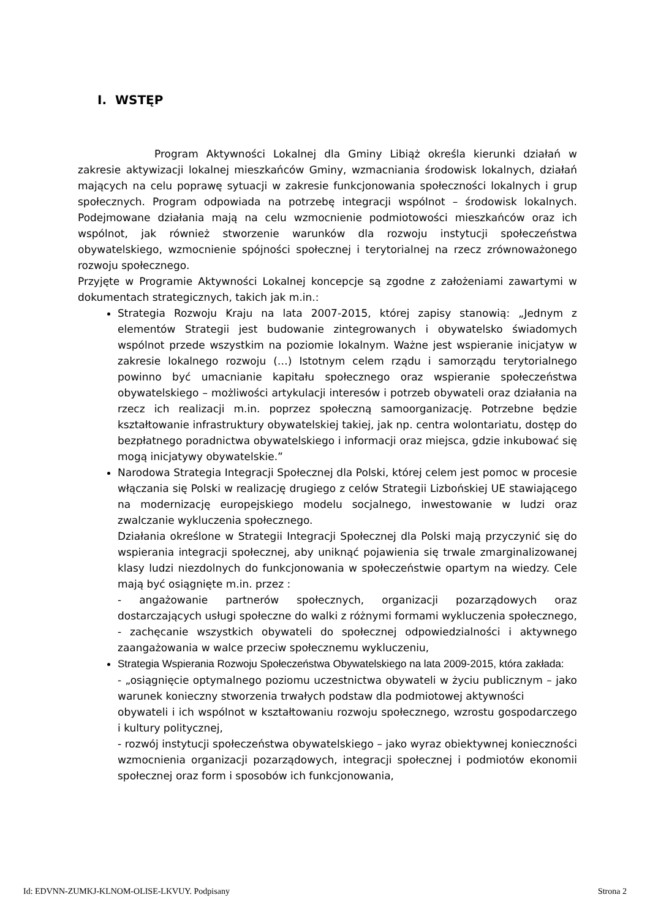I. WSTĘP
Program Aktywności Lokalnej dla Gminy Libiąż określa kierunki działań w zakresie aktywizacji lokalnej mieszkańców Gminy, wzmacniania środowisk lokalnych, działań mających na celu poprawę sytuacji w zakresie funkcjonowania społeczności lokalnych i grup społecznych. Program odpowiada na potrzebę integracji wspólnot – środowisk lokalnych. Podejmowane działania mają na celu wzmocnienie podmiotowości mieszkańców oraz ich wspólnot, jak również stworzenie warunków dla rozwoju instytucji społeczeństwa obywatelskiego, wzmocnienie spójności społecznej i terytorialnej na rzecz zrównoważonego rozwoju społecznego.
Przyjęte w Programie Aktywności Lokalnej koncepcje są zgodne z założeniami zawartymi w dokumentach strategicznych, takich jak m.in.:
Strategia Rozwoju Kraju na lata 2007-2015, której zapisy stanowią: „Jednym z elementów Strategii jest budowanie zintegrowanych i obywatelsko świadomych wspólnot przede wszystkim na poziomie lokalnym. Ważne jest wspieranie inicjatyw w zakresie lokalnego rozwoju (…) Istotnym celem rządu i samorządu terytorialnego powinno być umacnianie kapitału społecznego oraz wspieranie społeczeństwa obywatelskiego – możliwości artykulacji interesów i potrzeb obywateli oraz działania na rzecz ich realizacji m.in. poprzez społeczną samoorganizację. Potrzebne będzie kształtowanie infrastruktury obywatelskiej takiej, jak np. centra wolontariatu, dostęp do bezpłatnego poradnictwa obywatelskiego i informacji oraz miejsca, gdzie inkubować się mogą inicjatywy obywatelskie.”
Narodowa Strategia Integracji Społecznej dla Polski, której celem jest pomoc w procesie włączania się Polski w realizację drugiego z celów Strategii Lizbońskiej UE stawiającego na modernizację europejskiego modelu socjalnego, inwestowanie w ludzi oraz zwalczanie wykluczenia społecznego.
Działania określone w Strategii Integracji Społecznej dla Polski mają przyczynić się do wspierania integracji społecznej, aby uniknąć pojawienia się trwale zmarginalizowanej klasy ludzi niezdolnych do funkcjonowania w społeczeństwie opartym na wiedzy. Cele mają być osiągnięte m.in. przez :
- angażowanie partnerów społecznych, organizacji pozarządowych oraz dostarczających usługi społeczne do walki z różnymi formami wykluczenia społecznego,
- zachęcanie wszystkich obywateli do społecznej odpowiedzialności i aktywnego zaangażowania w walce przeciw społecznemu wykluczeniu,
Strategia Wspierania Rozwoju Społeczeństwa Obywatelskiego na lata 2009-2015, która zakłada:
- „osiągnięcie optymalnego poziomu uczestnictwa obywateli w życiu publicznym – jako warunek konieczny stworzenia trwałych podstaw dla podmiotowej aktywności
obywateli i ich wspólnot w kształtowaniu rozwoju społecznego, wzrostu gospodarczego i kultury politycznej,
- rozwój instytucji społeczeństwa obywatelskiego – jako wyraz obiektywnej konieczności wzmocnienia organizacji pozarządowych, integracji społecznej i podmiotów ekonomii społecznej oraz form i sposobów ich funkcjonowania,
Id: EDVNN-ZUMKJ-KLNOM-OLISE-LKVUY. Podpisany Strona 2